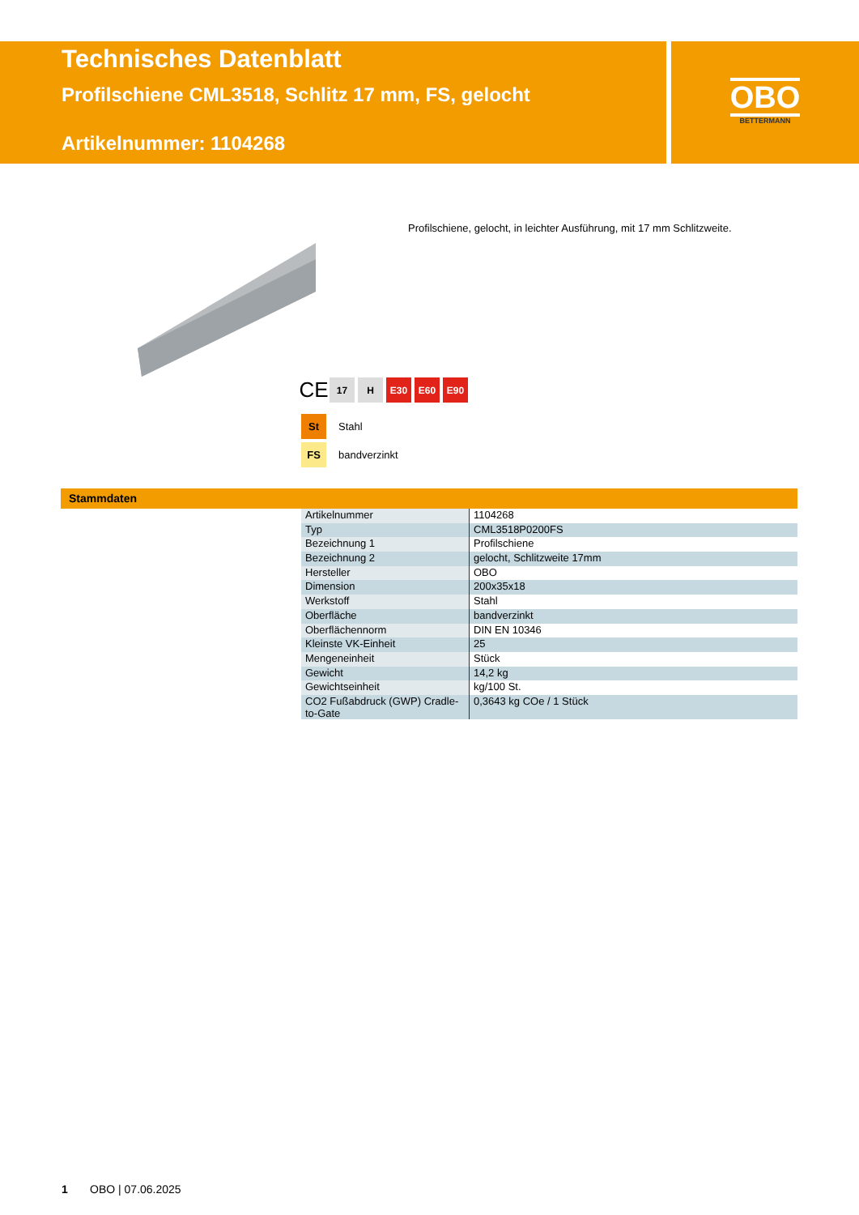Technisches Datenblatt
Profilschiene CML3518, Schlitz 17 mm, FS, gelocht
Artikelnummer: 1104268
OBO
BETTERMANN
Profilschiene, gelocht, in leichter Ausführung, mit 17 mm Schlitzweite.
CE
17 H E30 E60 E90
St Stahl
FS bandverzinkt
Stammdaten
| Artikelnummer | 1104268 |
| Typ | CML3518P0200FS |
| Bezeichnung 1 | Profilschiene |
| Bezeichnung 2 | gelocht, Schlitzweite 17mm |
| Hersteller | OBO |
| Dimension | 200x35x18 |
| Werkstoff | Stahl |
| Oberfläche | bandverzinkt |
| Oberflächennorm | DIN EN 10346 |
| Kleinste VK-Einheit | 25 |
| Mengeneinheit | Stück |
| Gewicht | 14,2 kg |
| Gewichtseinheit | kg/100 St. |
| CO2 Fußabdruck (GWP) Cradle-to-Gate | 0,3643 kg COe / 1 Stück |
1 OBO | 07.06.2025